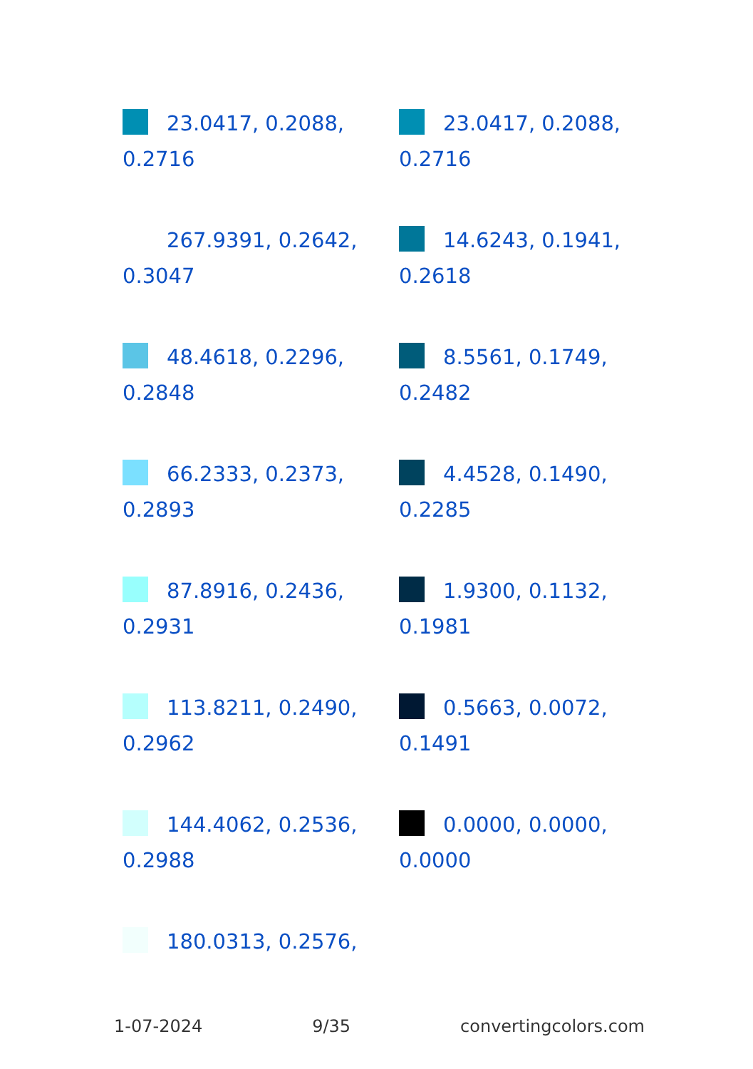23.0417, 0.2088, 0.2716
23.0417, 0.2088, 0.2716
267.9391, 0.2642, 0.3047
14.6243, 0.1941, 0.2618
48.4618, 0.2296, 0.2848
8.5561, 0.1749, 0.2482
66.2333, 0.2373, 0.2893
4.4528, 0.1490, 0.2285
87.8916, 0.2436, 0.2931
1.9300, 0.1132, 0.1981
113.8211, 0.2490, 0.2962
0.5663, 0.0072, 0.1491
144.4062, 0.2536, 0.2988
0.0000, 0.0000, 0.0000
180.0313, 0.2576,
1-07-2024 9/35 convertingcolors.com